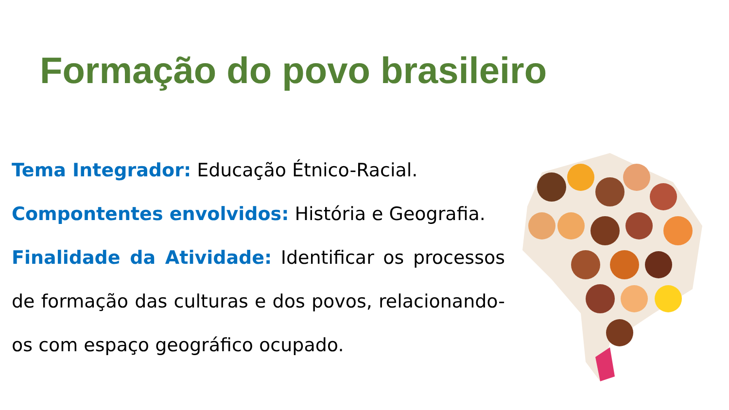Formação do povo brasileiro
Tema Integrador: Educação Étnico-Racial.
Compontentes envolvidos: História e Geografia.
Finalidade da Atividade: Identificar os processos de formação das culturas e dos povos, relacionando-os com espaço geográfico ocupado.